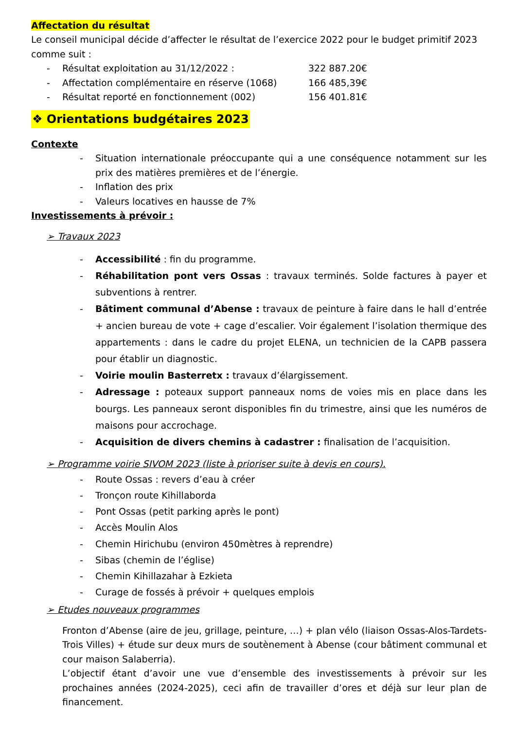Affectation du résultat
Le conseil municipal décide d’affecter le résultat de l’exercice 2022 pour le budget primitif 2023 comme suit :
- Résultat exploitation au 31/12/2022 : 322 887.20€
- Affectation complémentaire en réserve (1068) 166 485,39€
- Résultat reporté en fonctionnement (002) 156 401.81€
❖ Orientations budgétaires 2023
Contexte
- Situation internationale préoccupante qui a une conséquence notamment sur les prix des matières premières et de l’énergie.
- Inflation des prix
- Valeurs locatives en hausse de 7%
Investissements à prévoir :
➢ Travaux 2023
- Accessibilité : fin du programme.
- Réhabilitation pont vers Ossas : travaux terminés. Solde factures à payer et subventions à rentrer.
- Bâtiment communal d’Abense : travaux de peinture à faire dans le hall d’entrée + ancien bureau de vote + cage d’escalier. Voir également l’isolation thermique des appartements : dans le cadre du projet ELENA, un technicien de la CAPB passera pour établir un diagnostic.
- Voirie moulin Basterretx : travaux d’élargissement.
- Adressage : poteaux support panneaux noms de voies mis en place dans les bourgs. Les panneaux seront disponibles fin du trimestre, ainsi que les numéros de maisons pour accrochage.
- Acquisition de divers chemins à cadastrer : finalisation de l’acquisition.
➢ Programme voirie SIVOM 2023 (liste à prioriser suite à devis en cours).
- Route Ossas : revers d’eau à créer
- Tronçon route Kihillaborda
- Pont Ossas (petit parking après le pont)
- Accès Moulin Alos
- Chemin Hirichubu (environ 450mètres à reprendre)
- Sibas (chemin de l’église)
- Chemin Kihillazahar à Ezkieta
- Curage de fossés à prévoir + quelques emplois
➢ Etudes nouveaux programmes
Fronton d’Abense (aire de jeu, grillage, peinture, …) + plan vélo (liaison Ossas-Alos-Tardets-Trois Villes) + étude sur deux murs de soutènement à Abense (cour bâtiment communal et cour maison Salaberria).
L’objectif étant d’avoir une vue d’ensemble des investissements à prévoir sur les prochaines années (2024-2025), ceci afin de travailler d’ores et déjà sur leur plan de financement.